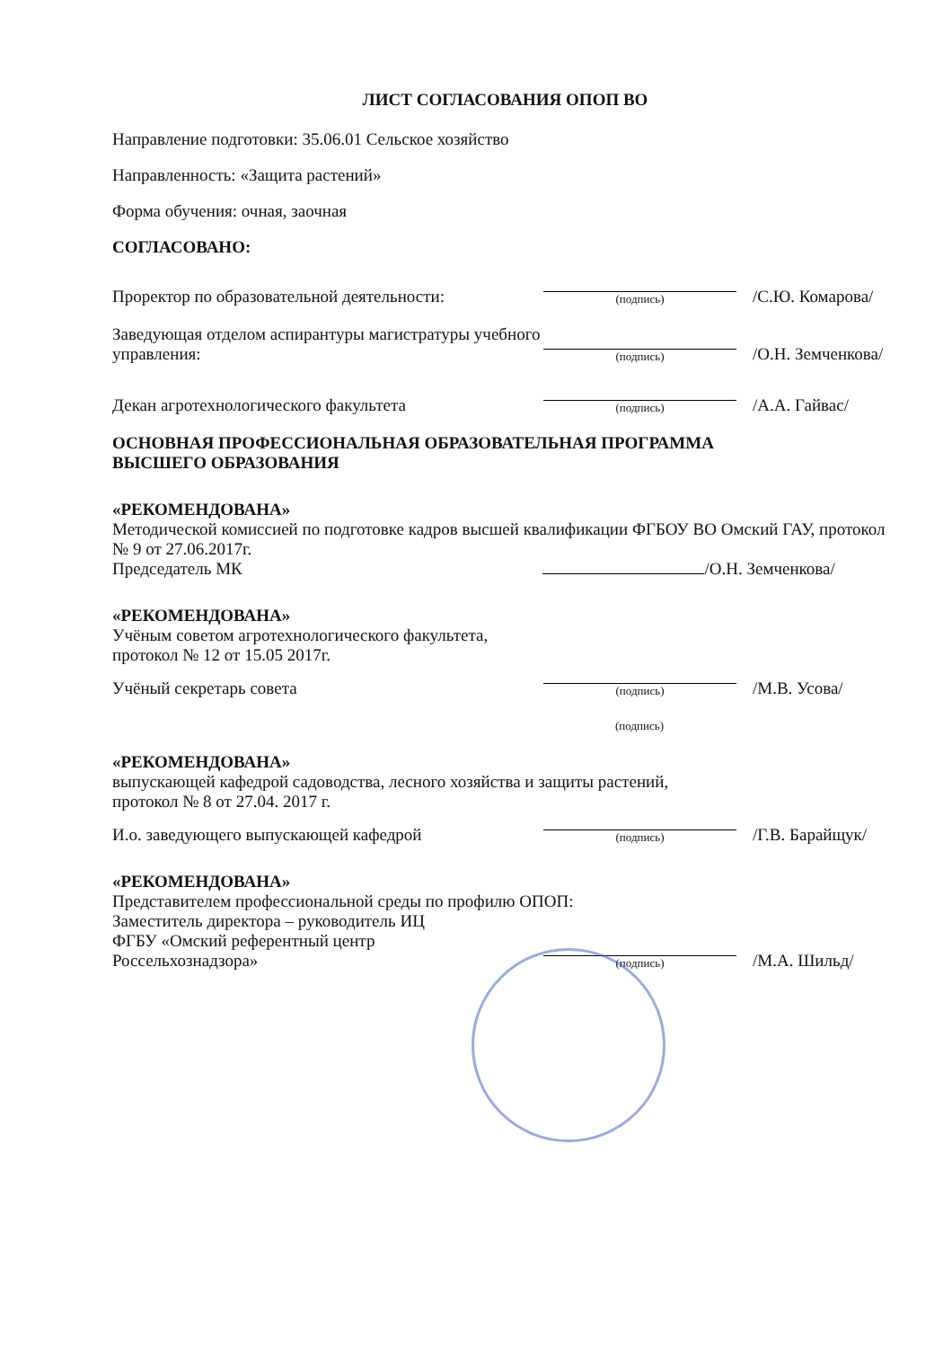ЛИСТ СОГЛАСОВАНИЯ ОПОП ВО
Направление подготовки: 35.06.01 Сельское хозяйство
Направленность: «Защита растений»
Форма обучения: очная, заочная
СОГЛАСОВАНО:
Проректор по образовательной деятельности:
(подпись)
/С.Ю. Комарова/
Заведующая отделом аспирантуры магистратуры учебного управления:
(подпись)
/О.Н. Земченкова/
Декан агротехнологического факультета
(подпись)
/А.А. Гайвас/
ОСНОВНАЯ ПРОФЕССИОНАЛЬНАЯ ОБРАЗОВАТЕЛЬНАЯ ПРОГРАММА
ВЫСШЕГО ОБРАЗОВАНИЯ
«РЕКОМЕНДОВАНА»
Методической комиссией по подготовке кадров высшей квалификации ФГБОУ ВО Омский ГАУ, протокол № 9 от 27.06.2017г.
Председатель МК /О.Н. Земченкова/
«РЕКОМЕНДОВАНА»
Учёным советом агротехнологического факультета,
протокол № 12 от 15.05 2017г.
Учёный секретарь совета
(подпись)
/М.В. Усова/
(подпись)
«РЕКОМЕНДОВАНА»
выпускающей кафедрой садоводства, лесного хозяйства и защиты растений,
протокол № 8 от 27.04. 2017 г.
И.о. заведующего выпускающей кафедрой
(подпись)
/Г.В. Барайщук/
«РЕКОМЕНДОВАНА»
Представителем профессиональной среды по профилю ОПОП:
Заместитель директора – руководитель ИЦ
ФГБУ «Омский референтный центр
Россельхознадзора»
(подпись)
/М.А. Шильд/